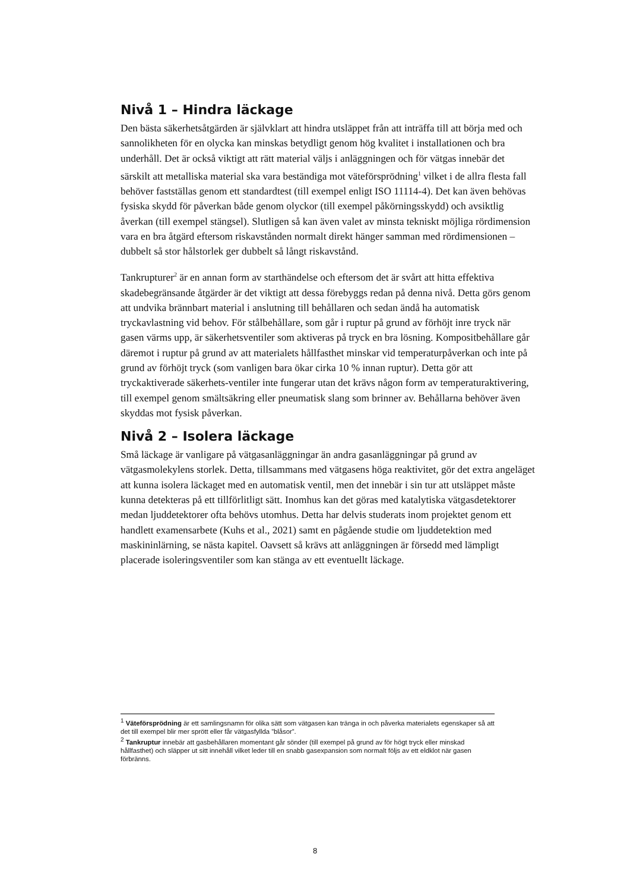Nivå 1 – Hindra läckage
Den bästa säkerhetsåtgärden är självklart att hindra utsläppet från att inträffa till att börja med och sannolikheten för en olycka kan minskas betydligt genom hög kvalitet i installationen och bra underhåll. Det är också viktigt att rätt material väljs i anläggningen och för vätgas innebär det särskilt att metalliska material ska vara beständiga mot väteförsprödning<sup>1</sup> vilket i de allra flesta fall behöver fastställas genom ett standardtest (till exempel enligt ISO 11114-4). Det kan även behövas fysiska skydd för påverkan både genom olyckor (till exempel påkörningsskydd) och avsiktlig åverkan (till exempel stängsel). Slutligen så kan även valet av minsta tekniskt möjliga rördimension vara en bra åtgärd eftersom riskavstånden normalt direkt hänger samman med rördimensionen – dubbelt så stor hålstorlek ger dubbelt så långt riskavstånd.
Tankrupturer<sup>2</sup> är en annan form av starthändelse och eftersom det är svårt att hitta effektiva skadebegränsande åtgärder är det viktigt att dessa förebyggs redan på denna nivå. Detta görs genom att undvika brännbart material i anslutning till behållaren och sedan ändå ha automatisk tryckavlastning vid behov. För stålbehållare, som går i ruptur på grund av förhöjt inre tryck när gasen värms upp, är säkerhetsventiler som aktiveras på tryck en bra lösning. Kompositbehållare går däremot i ruptur på grund av att materialets hållfasthet minskar vid temperaturpåverkan och inte på grund av förhöjt tryck (som vanligen bara ökar cirka 10 % innan ruptur). Detta gör att tryckaktiverade säkerhets-ventiler inte fungerar utan det krävs någon form av temperaturaktivering, till exempel genom smältsäkring eller pneumatisk slang som brinner av. Behållarna behöver även skyddas mot fysisk påverkan.
Nivå 2 – Isolera läckage
Små läckage är vanligare på vätgasanläggningar än andra gasanläggningar på grund av vätgasmolekylens storlek. Detta, tillsammans med vätgasens höga reaktivitet, gör det extra angeläget att kunna isolera läckaget med en automatisk ventil, men det innebär i sin tur att utsläppet måste kunna detekteras på ett tillförlitligt sätt. Inomhus kan det göras med katalytiska vätgasdetektorer medan ljuddetektorer ofta behövs utomhus. Detta har delvis studerats inom projektet genom ett handlett examensarbete (Kuhs et al., 2021) samt en pågående studie om ljuddetektion med maskininlärning, se nästa kapitel. Oavsett så krävs att anläggningen är försedd med lämpligt placerade isoleringsventiler som kan stänga av ett eventuellt läckage.
<sup>1</sup> Väteförsprödning är ett samlingsnamn för olika sätt som vätgasen kan tränga in och påverka materialets egenskaper så att det till exempel blir mer sprött eller får vätgasfyllda ”blåsor”.
<sup>2</sup> Tankruptur innebär att gasbehållaren momentant går sönder (till exempel på grund av för högt tryck eller minskad hållfasthet) och släpper ut sitt innehåll vilket leder till en snabb gasexpansion som normalt följs av ett eldklot när gasen förbränns.
8